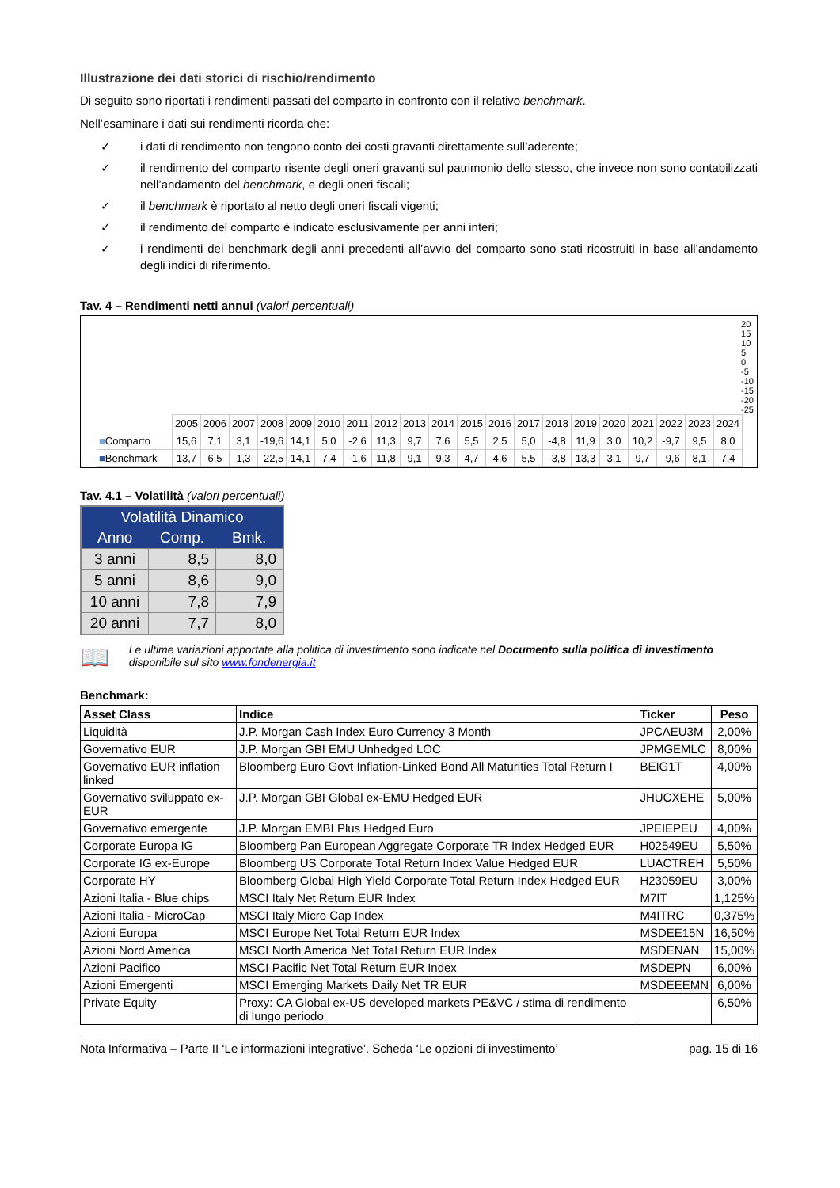Illustrazione dei dati storici di rischio/rendimento
Di seguito sono riportati i rendimenti passati del comparto in confronto con il relativo benchmark.
Nell’esaminare i dati sui rendimenti ricorda che:
✓ i dati di rendimento non tengono conto dei costi gravanti direttamente sull’aderente;
✓ il rendimento del comparto risente degli oneri gravanti sul patrimonio dello stesso, che invece non sono contabilizzati nell’andamento del benchmark, e degli oneri fiscali;
✓ il benchmark è riportato al netto degli oneri fiscali vigenti;
✓ il rendimento del comparto è indicato esclusivamente per anni interi;
✓ i rendimenti del benchmark degli anni precedenti all’avvio del comparto sono stati ricostruiti in base all’andamento degli indici di riferimento.
Tav. 4 – Rendimenti netti annui (valori percentuali)
20
15
10
5
0
-5
-10
-15
-20
-25
| | 2005 | 2006 | 2007 | 2008 | 2009 | 2010 | 2011 | 2012 | 2013 | 2014 | 2015 | 2016 | 2017 | 2018 | 2019 | 2020 | 2021 | 2022 | 2023 | 2024 |
| ■ Comparto | 15,6 | 7,1 | 3,1 | -19,6 | 14,1 | 5,0 | -2,6 | 11,3 | 9,7 | 7,6 | 5,5 | 2,5 | 5,0 | -4,8 | 11,9 | 3,0 | 10,2 | -9,7 | 9,5 | 8,0 |
| ■ Benchmark | 13,7 | 6,5 | 1,3 | -22,5 | 14,1 | 7,4 | -1,6 | 11,8 | 9,1 | 9,3 | 4,7 | 4,6 | 5,5 | -3,8 | 13,3 | 3,1 | 9,7 | -9,6 | 8,1 | 7,4 |
Tav. 4.1 – Volatilità (valori percentuali)
| Volatilità Dinamico | | |
| --- | --- | --- |
| Anno | Comp. | Bmk. |
| 3 anni | 8,5 | 8,0 |
| 5 anni | 8,6 | 9,0 |
| 10 anni | 7,8 | 7,9 |
| 20 anni | 7,7 | 8,0 |
📖 Le ultime variazioni apportate alla politica di investimento sono indicate nel Documento sulla politica di investimento disponibile sul sito www.fondenergia.it
Benchmark:
| Asset Class | Indice | Ticker | Peso |
| --- | --- | --- | --- |
| Liquidità | J.P. Morgan Cash Index Euro Currency 3 Month | JPCAEU3M | 2,00% |
| Governativo EUR | J.P. Morgan GBI EMU Unhedged LOC | JPMGEMLC | 8,00% |
| Governativo EUR inflation linked | Bloomberg Euro Govt Inflation-Linked Bond All Maturities Total Return I | BEIG1T | 4,00% |
| Governativo sviluppato ex-EUR | J.P. Morgan GBI Global ex-EMU Hedged EUR | JHUCXEHE | 5,00% |
| Governativo emergente | J.P. Morgan EMBI Plus Hedged Euro | JPEIEPEU | 4,00% |
| Corporate Europa IG | Bloomberg Pan European Aggregate Corporate TR Index Hedged EUR | H02549EU | 5,50% |
| Corporate IG ex-Europe | Bloomberg US Corporate Total Return Index Value Hedged EUR | LUACTREH | 5,50% |
| Corporate HY | Bloomberg Global High Yield Corporate Total Return Index Hedged EUR | H23059EU | 3,00% |
| Azioni Italia - Blue chips | MSCI Italy Net Return EUR Index | M7IT | 1,125% |
| Azioni Italia - MicroCap | MSCI Italy Micro Cap Index | M4ITRC | 0,375% |
| Azioni Europa | MSCI Europe Net Total Return EUR Index | MSDEE15N | 16,50% |
| Azioni Nord America | MSCI North America Net Total Return EUR Index | MSDENAN | 15,00% |
| Azioni Pacifico | MSCI Pacific Net Total Return EUR Index | MSDEPN | 6,00% |
| Azioni Emergenti | MSCI Emerging Markets Daily Net TR EUR | MSDEEEMN | 6,00% |
| Private Equity | Proxy: CA Global ex-US developed markets PE&VC / stima di rendimento di lungo periodo | | 6,50% |
Nota Informativa – Parte II ‘Le informazioni integrative’. Scheda ‘Le opzioni di investimento’ pag. 15 di 16